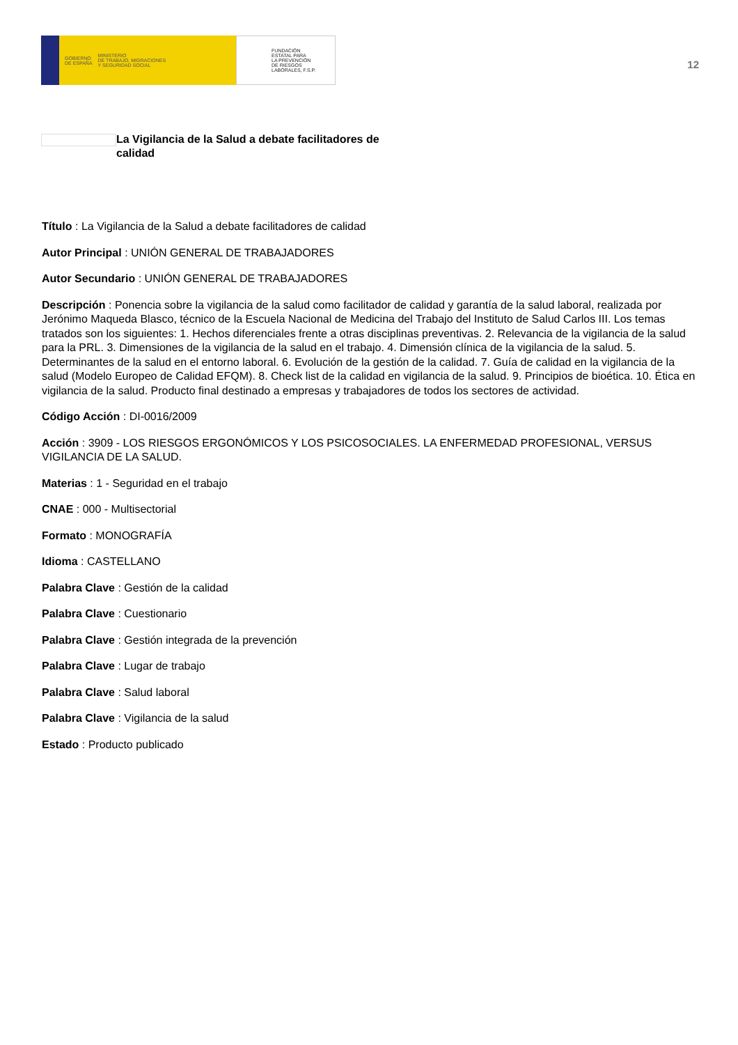GOBIERNO
DE ESPAÑA
MINISTERIO
DE TRABAJO, MIGRACIONES
Y SEGURIDAD SOCIAL
FUNDACIÓN
ESTATAL PARA
LA PREVENCIÓN
DE RIESGOS
LABORALES, F.S.P.
12
La Vigilancia de la Salud a debate facilitadores de calidad
Título : La Vigilancia de la Salud a debate facilitadores de calidad
Autor Principal : UNIÓN GENERAL DE TRABAJADORES
Autor Secundario : UNIÓN GENERAL DE TRABAJADORES
Descripción : Ponencia sobre la vigilancia de la salud como facilitador de calidad y garantía de la salud laboral, realizada por Jerónimo Maqueda Blasco, técnico de la Escuela Nacional de Medicina del Trabajo del Instituto de Salud Carlos III. Los temas tratados son los siguientes: 1. Hechos diferenciales frente a otras disciplinas preventivas. 2. Relevancia de la vigilancia de la salud para la PRL. 3. Dimensiones de la vigilancia de la salud en el trabajo. 4. Dimensión clínica de la vigilancia de la salud. 5. Determinantes de la salud en el entorno laboral. 6. Evolución de la gestión de la calidad. 7. Guía de calidad en la vigilancia de la salud (Modelo Europeo de Calidad EFQM). 8. Check list de la calidad en vigilancia de la salud. 9. Principios de bioética. 10. Ética en vigilancia de la salud. Producto final destinado a empresas y trabajadores de todos los sectores de actividad.
Código Acción : DI-0016/2009
Acción : 3909 - LOS RIESGOS ERGONÓMICOS Y LOS PSICOSOCIALES. LA ENFERMEDAD PROFESIONAL, VERSUS VIGILANCIA DE LA SALUD.
Materias : 1 - Seguridad en el trabajo
CNAE : 000 - Multisectorial
Formato : MONOGRAFÍA
Idioma : CASTELLANO
Palabra Clave : Gestión de la calidad
Palabra Clave : Cuestionario
Palabra Clave : Gestión integrada de la prevención
Palabra Clave : Lugar de trabajo
Palabra Clave : Salud laboral
Palabra Clave : Vigilancia de la salud
Estado : Producto publicado